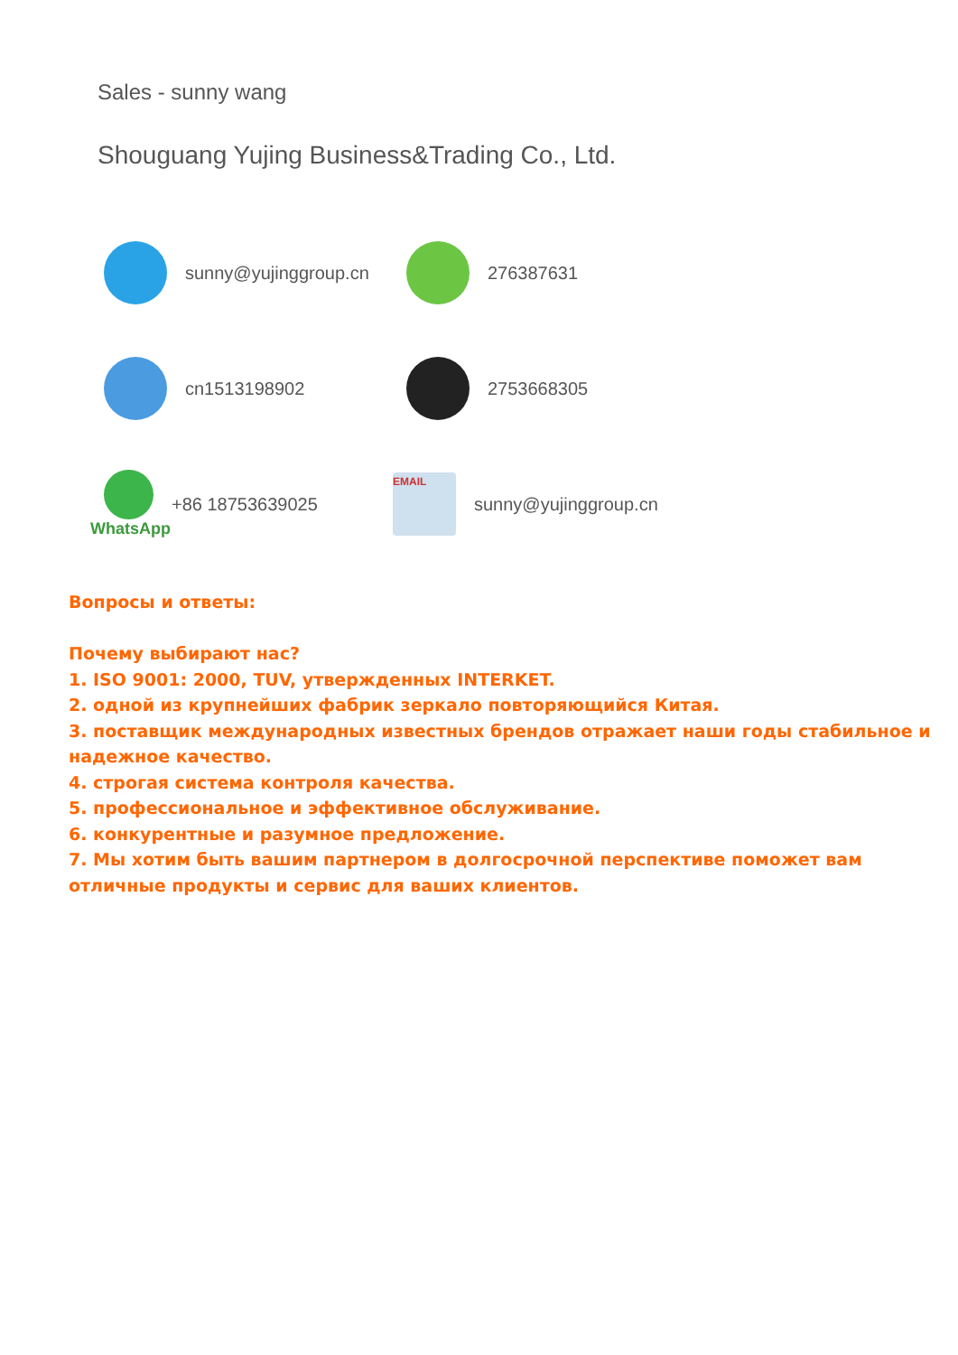Sales - sunny wang
Shouguang Yujing Business&Trading Co., Ltd.
sunny@yujinggroup.cn
276387631
cn1513198902 2753668305
WhatsApp +86 18753639025
EMAIL
sunny@yujinggroup.cn
Вопросы и ответы:
Почему выбирают нас?
1. ISO 9001: 2000, TUV, утвержденных INTERKET.
2. одной из крупнейших фабрик зеркало повторяющийся Китая.
3. поставщик международных известных брендов отражает наши годы стабильное и надежное качество.
4. строгая система контроля качества.
5. профессиональное и эффективное обслуживание.
6. конкурентные и разумное предложение.
7. Мы хотим быть вашим партнером в долгосрочной перспективе поможет вам отличные продукты и сервис для ваших клиентов.